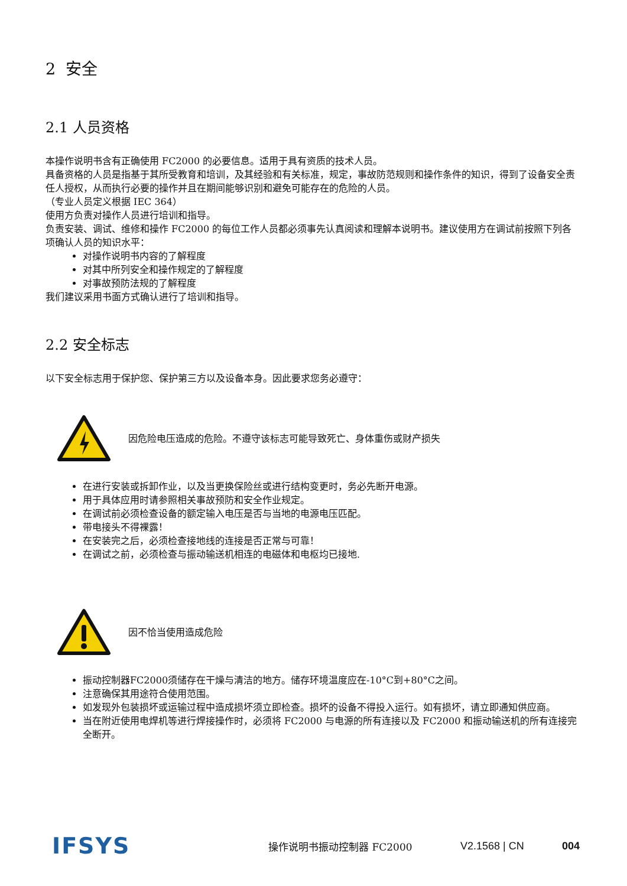2 安全
2.1 人员资格
本操作说明书含有正确使用 FC2000 的必要信息。适用于具有资质的技术人员。
具备资格的人员是指基于其所受教育和培训，及其经验和有关标准，规定，事故防范规则和操作条件的知识，得到了设备安全责任人授权，从而执行必要的操作并且在期间能够识别和避免可能存在的危险的人员。
（专业人员定义根据 IEC 364）
使用方负责对操作人员进行培训和指导。
负责安装、调试、维修和操作 FC2000 的每位工作人员都必须事先认真阅读和理解本说明书。建议使用方在调试前按照下列各项确认人员的知识水平：
对操作说明书内容的了解程度
对其中所列安全和操作规定的了解程度
对事故预防法规的了解程度
我们建议采用书面方式确认进行了培训和指导。
2.2 安全标志
以下安全标志用于保护您、保护第三方以及设备本身。因此要求您务必遵守：
因危险电压造成的危险。不遵守该标志可能导致死亡、身体重伤或财产损失
在进行安装或拆卸作业，以及当更换保险丝或进行结构变更时，务必先断开电源。
用于具体应用时请参照相关事故预防和安全作业规定。
在调试前必须检查设备的额定输入电压是否与当地的电源电压匹配。
带电接头不得裸露！
在安装完之后，必须检查接地线的连接是否正常与可靠！
在调试之前，必须检查与振动输送机相连的电磁体和电枢均已接地.
因不恰当使用造成危险
振动控制器FC2000须储存在干燥与清洁的地方。储存环境温度应在-10°C到+80°C之间。
注意确保其用途符合使用范围。
如发现外包装损坏或运输过程中造成损坏须立即检查。损坏的设备不得投入运行。如有损坏，请立即通知供应商。
当在附近使用电焊机等进行焊接操作时，必须将 FC2000 与电源的所有连接以及 FC2000 和振动输送机的所有连接完全断开。
IFSYS
操作说明书振动控制器 FC2000 V2.1568 | CN 004